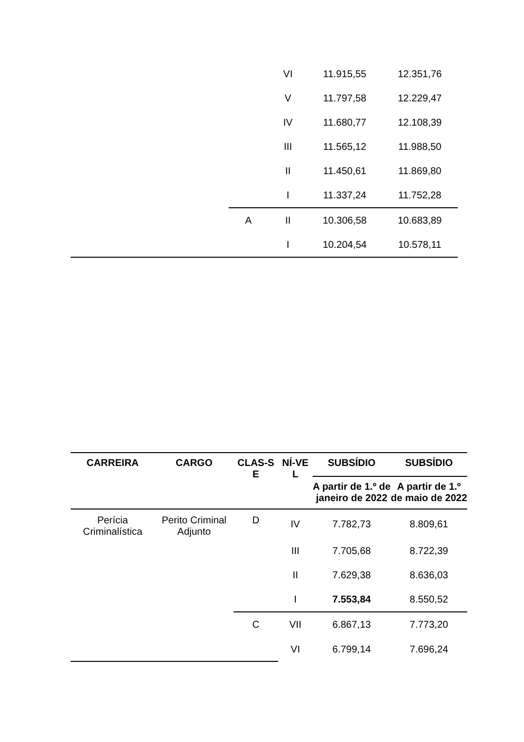| | | VI | 11.915,55 | 12.351,76 |
| | | V | 11.797,58 | 12.229,47 |
| | | IV | 11.680,77 | 12.108,39 |
| | | III | 11.565,12 | 11.988,50 |
| | | II | 11.450,61 | 11.869,80 |
| | | I | 11.337,24 | 11.752,28 |
| | A | II | 10.306,58 | 10.683,89 |
| | | I | 10.204,54 | 10.578,11 |
| CARREIRA | CARGO | CLAS-S E | NÍ-VE L | SUBSÍDIO | SUBSÍDIO |
| --- | --- | --- | --- | --- | --- |
| | | | | A partir de 1.º de janeiro de 2022 | A partir de 1.º de maio de 2022 |
| Perícia Criminalística | Perito Criminal Adjunto | D | IV | 7.782,73 | 8.809,61 |
| | | | III | 7.705,68 | 8.722,39 |
| | | | II | 7.629,38 | 8.636,03 |
| | | | I | 7.553,84 | 8.550,52 |
| | | C | VII | 6.867,13 | 7.773,20 |
| | | | VI | 6.799,14 | 7.696,24 |